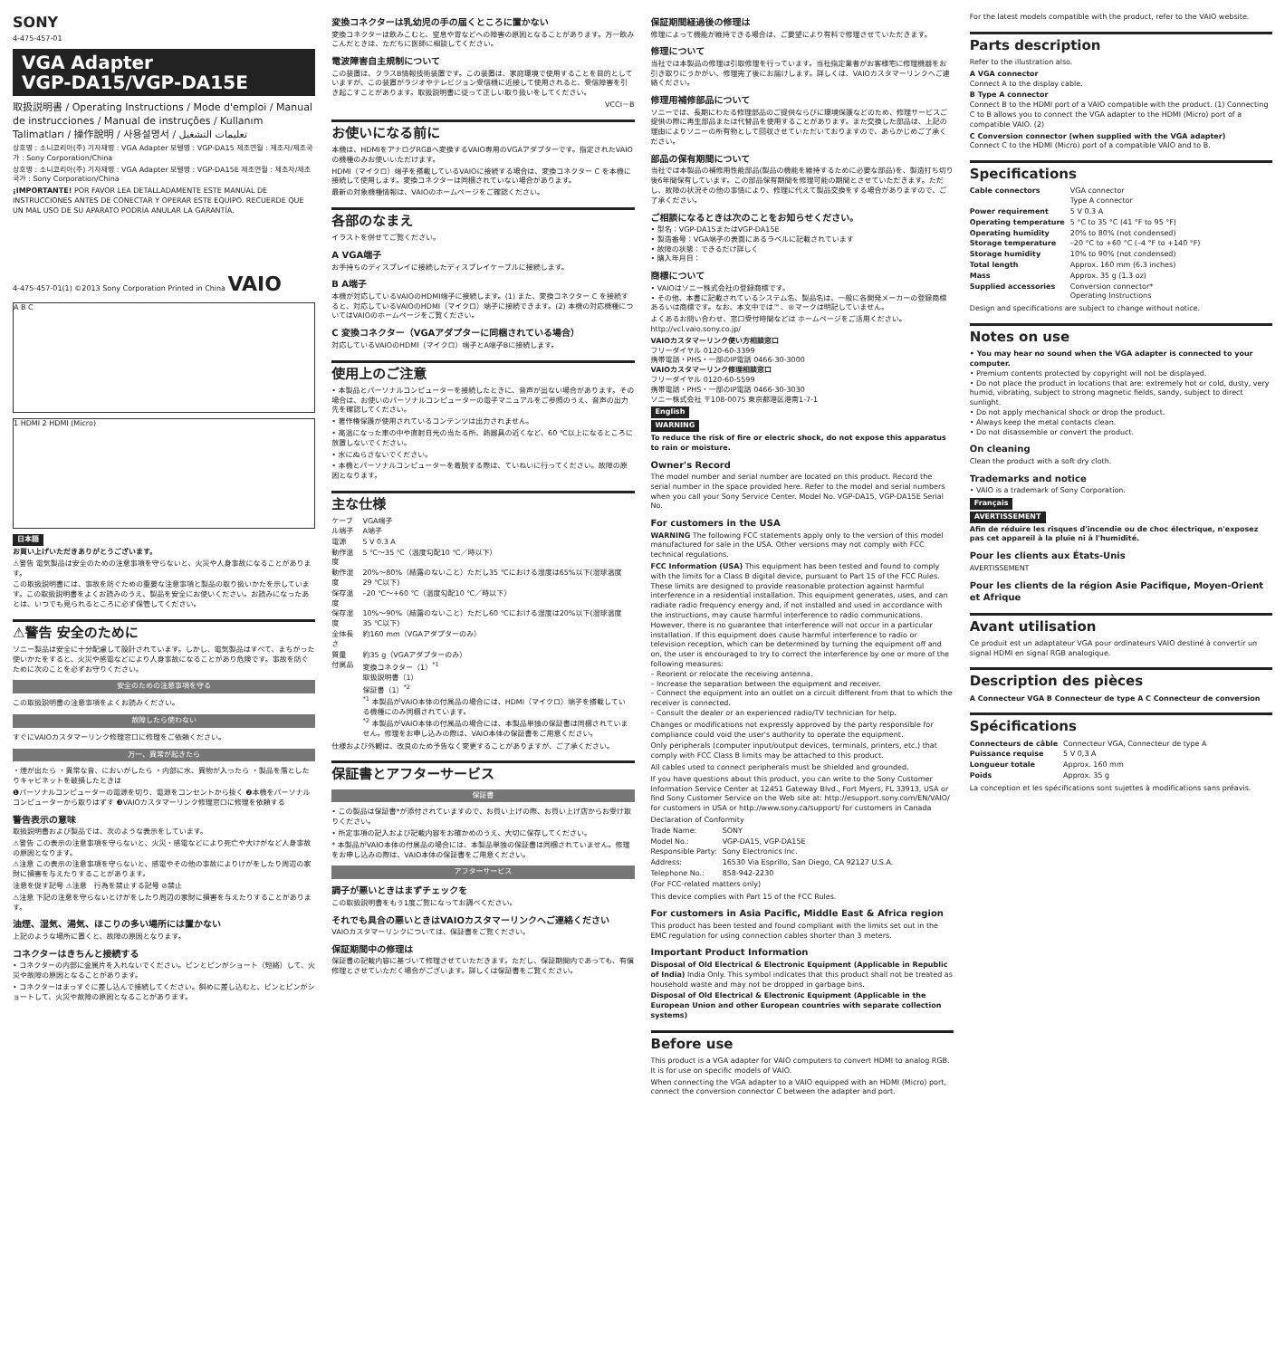SONY
4-475-457-01
VGA Adapter
VGP-DA15/VGP-DA15E
取扱説明書 / Operating Instructions / Mode d'emploi / Manual de instrucciones / Manual de instruções / Kullanım Talimatları / 操作說明 / 사용설명서 / تعليمات التشغيل
상호명 : 소니코리아(주) 기자재명 : VGA Adapter 모델명 : VGP-DA15 제조연월 : 제조자/제조국가 : Sony Corporation/China
상호명 : 소니코리아(주) 기자재명 : VGA Adapter 모델명 : VGP-DA15E 제조연월 : 제조자/제조국가 : Sony Corporation/China
¡IMPORTANTE! POR FAVOR LEA DETALLADAMENTE ESTE MANUAL DE INSTRUCCIONES ANTES DE CONECTAR Y OPERAR ESTE EQUIPO. RECUERDE QUE UN MAL USO DE SU APARATO PODRÍA ANULAR LA GARANTÍA.
4-475-457-01(1) ©2013 Sony Corporation Printed in China VAIO
A B C
1 HDMI 2 HDMI (Micro)
日本語
お買い上げいただきありがとうございます。
⚠警告 電気製品は安全のための注意事項を守らないと、火災や人身事故になることがあります。
この取扱説明書には、事故を防ぐための重要な注意事項と製品の取り扱いかたを示しています。この取扱説明書をよくお読みのうえ、製品を安全にお使いください。お読みになったあとは、いつでも見られるところに必ず保管してください。
⚠警告 安全のために
ソニー製品は安全に十分配慮して設計されています。しかし、電気製品はすべて、まちがった使いかたをすると、火災や感電などにより人身事故になることがあり危険です。事故を防ぐために次のことを必ずお守りください。
安全のための注意事項を守る
この取扱説明書の注意事項をよくお読みください。
故障したら使わない
すぐにVAIOカスタマーリンク修理窓口に修理をご依頼ください。
万一、異常が起きたら
・煙が出たら ・異常な音、においがしたら ・内部に水、異物が入ったら ・製品を落としたりキャビネットを破損したときは
❶パーソナルコンピューターの電源を切り、電源をコンセントから抜く ❷本機をパーソナルコンピューターから取りはずす ❸VAIOカスタマーリンク修理窓口に修理を依頼する
警告表示の意味
取扱説明書および製品では、次のような表示をしています。
⚠警告 この表示の注意事項を守らないと、火災・感電などにより死亡や大けがなど人身事故の原因となります。
⚠注意 この表示の注意事項を守らないと、感電やその他の事故によりけがをしたり周辺の家財に損害を与えたりすることがあります。
注意を促す記号 ⚠注意　行為を禁止する記号 ⊘禁止
⚠注意 下記の注意を守らないとけがをしたり周辺の家財に損害を与えたりすることがあります。
油煙、湿気、湯気、ほこりの多い場所には置かない
上記のような場所に置くと、故障の原因となります。
コネクターはきちんと接続する
• コネクターの内部に金属片を入れないでください。ピンとピンがショート（短絡）して、火災や故障の原因となることがあります。
• コネクターはまっすぐに差し込んで接続してください。斜めに差し込むと、ピンとピンがショートして、火災や故障の原因となることがあります。
変換コネクターは乳幼児の手の届くところに置かない
変換コネクターは飲みこむと、窒息や胃などへの障害の原因となることがあります。万一飲みこんだときは、ただちに医師に相談してください。
電波障害自主規制について
この装置は、クラスB情報技術装置です。この装置は、家庭環境で使用することを目的としていますが、この装置がラジオやテレビジョン受信機に近接して使用されると、受信障害を引き起こすことがあります。取扱説明書に従って正しい取り扱いをしてください。
VCCI－B
お使いになる前に
本機は、HDMIをアナログRGBへ変換するVAIO専用のVGAアダプターです。指定されたVAIOの機種のみお使いいただけます。
HDMI（マイクロ）端子を搭載しているVAIOに接続する場合は、変換コネクター C を本機に接続して使用します。変換コネクターは同梱されていない場合があります。
最新の対象機種情報は、VAIOのホームページをご確認ください。
各部のなまえ
イラストを併せてご覧ください。
A VGA端子
お手持ちのディスプレイに接続したディスプレイケーブルに接続します。
B A端子
本機が対応しているVAIOのHDMI端子に接続します。(1) また、変換コネクター C を接続すると、対応しているVAIOのHDMI（マイクロ）端子に接続できます。(2) 本機の対応機種についてはVAIOのホームページをご覧ください。
C 変換コネクター（VGAアダプターに同梱されている場合）
対応しているVAIOのHDMI（マイクロ）端子とA端子Bに接続します。
使用上のご注意
• 本製品とパーソナルコンピューターを接続したときに、音声が出ない場合があります。その場合は、お使いのパーソナルコンピューターの電子マニュアルをご参照のうえ、音声の出力先を確認してください。
• 著作権保護が使用されているコンテンツは出力されません。
• 高温になった車の中や直射日光の当たる所、熱器具の近くなど、60 ℃以上になるところに放置しないでください。
• 水にぬらさないでください。
• 本機とパーソナルコンピューターを着脱する際は、ていねいに行ってください。故障の原因となります。
主な仕様
| ケーブル端子 | VGA端子 A端子 |
| 電源 | 5 V 0.3 A |
| 動作温度 | 5 ℃～35 ℃（温度勾配10 ℃／時以下） |
| 動作湿度 | 20%～80%（結露のないこと）ただし35 ℃における湿度は65%以下(湿球温度29 ℃以下) |
| 保存温度 | –20 ℃～+60 ℃（温度勾配10 ℃／時以下） |
| 保存湿度 | 10%～90%（結露のないこと）ただし60 ℃における湿度は20%以下(湿球温度35 ℃以下) |
| 全体長さ | 約160 mm（VGAアダプターのみ） |
| 質量 | 約35 g（VGAアダプターのみ） |
| 付属品 | 変換コネクター（1）<sup>*1</sup> 取扱説明書（1） 保証書（1）<sup>*2</sup> <sup>*1</sup> 本製品がVAIO本体の付属品の場合には、HDMI（マイクロ）端子を搭載している機種にのみ同梱されています。 <sup>*2</sup> 本製品がVAIO本体の付属品の場合には、本製品単独の保証書は同梱されていません。修理をお申し込みの際は、VAIO本体の保証書をご用意ください。 |
仕様および外観は、改良のため予告なく変更することがありますが、ご了承ください。
保証書とアフターサービス
保証書
• この製品は保証書*が添付されていますので、お買い上げの際、お買い上げ店からお受け取りください。
• 所定事項の記入および記載内容をお確かめのうえ、大切に保存してください。
* 本製品がVAIO本体の付属品の場合には、本製品単独の保証書は同梱されていません。修理をお申し込みの際は、VAIO本体の保証書をご用意ください。
アフターサービス
調子が悪いときはまずチェックを
この取扱説明書をもう1度ご覧になってお調べください。
それでも具合の悪いときはVAIOカスタマーリンクへご連絡ください
VAIOカスタマーリンクについては、保証書をご覧ください。
保証期間中の修理は
保証書の記載内容に基づいて修理させていただきます。ただし、保証期間内であっても、有償修理とさせていただく場合がございます。詳しくは保証書をご覧ください。
保証期間経過後の修理は
修理によって機能が維持できる場合は、ご要望により有料で修理させていただきます。
修理について
当社では本製品の修理は引取修理を行っています。当社指定業者がお客様宅に修理機器をお引き取りにうかがい、修理完了後にお届けします。詳しくは、VAIOカスタマーリンクへご連絡ください。
修理用補修部品について
ソニーでは、長期にわたる修理部品のご提供ならびに環境保護などのため、修理サービスご提供の際に再生部品または代替品を使用することがあります。また交換した部品は、上記の理由によりソニーの所有物として回収させていただいておりますので、あらかじめご了承ください。
部品の保有期間について
当社では本製品の補修用性能部品(製品の機能を維持するために必要な部品)を、製造打ち切り後6年間保有しています。この部品保有期間を修理可能の期間とさせていただきます。ただし、故障の状況その他の事情により、修理に代えて製品交換をする場合がありますので、ご了承ください。
ご相談になるときは次のことをお知らせください。
• 型名：VGP-DA15またはVGP-DA15E
• 製造番号：VGA端子の表面にあるラベルに記載されています
• 故障の状態：できるだけ詳しく
• 購入年月日：
商標について
• VAIOはソニー株式会社の登録商標です。
• その他、本書に記載されているシステム名、製品名は、一般に各開発メーカーの登録商標あるいは商標です。なお、本文中では™、®マークは明記していません。
よくあるお問い合わせ、窓口受付時間などは ホームページをご活用ください。 http://vcl.vaio.sony.co.jp/
VAIOカスタマーリンク使い方相談窓口
フリーダイヤル 0120-60-3399
携帯電話・PHS・一部のIP電話 0466-30-3000
VAIOカスタマーリンク修理相談窓口
フリーダイヤル 0120-60-5599
携帯電話・PHS・一部のIP電話 0466-30-3030
ソニー株式会社 〒108-0075 東京都港区港南1-7-1
English
WARNING
To reduce the risk of fire or electric shock, do not expose this apparatus to rain or moisture.
Owner's Record
The model number and serial number are located on this product. Record the serial number in the space provided here. Refer to the model and serial numbers when you call your Sony Service Center. Model No. VGP-DA15, VGP-DA15E Serial No.
For customers in the USA
WARNING The following FCC statements apply only to the version of this model manufactured for sale in the USA. Other versions may not comply with FCC technical regulations.
FCC Information (USA) This equipment has been tested and found to comply with the limits for a Class B digital device, pursuant to Part 15 of the FCC Rules. These limits are designed to provide reasonable protection against harmful interference in a residential installation. This equipment generates, uses, and can radiate radio frequency energy and, if not installed and used in accordance with the instructions, may cause harmful interference to radio communications. However, there is no guarantee that interference will not occur in a particular installation. If this equipment does cause harmful interference to radio or television reception, which can be determined by turning the equipment off and on, the user is encouraged to try to correct the interference by one or more of the following measures:
– Reorient or relocate the receiving antenna.
– Increase the separation between the equipment and receiver.
– Connect the equipment into an outlet on a circuit different from that to which the receiver is connected.
– Consult the dealer or an experienced radio/TV technician for help.
Changes or modifications not expressly approved by the party responsible for compliance could void the user's authority to operate the equipment.
Only peripherals (computer input/output devices, terminals, printers, etc.) that comply with FCC Class B limits may be attached to this product.
All cables used to connect peripherals must be shielded and grounded.
If you have questions about this product, you can write to the Sony Customer Information Service Center at 12451 Gateway Blvd., Fort Myers, FL 33913, USA or find Sony Customer Service on the Web site at: http://esupport.sony.com/EN/VAIO/ for customers in USA or http://www.sony.ca/support/ for customers in Canada
| Declaration of Conformity | |
| Trade Name: | SONY |
| Model No.: | VGP-DA15, VGP-DA15E |
| Responsible Party: | Sony Electronics Inc. |
| Address: | 16530 Via Esprillo, San Diego, CA 92127 U.S.A. |
| Telephone No.: | 858-942-2230 |
| (For FCC-related matters only) | |
This device complies with Part 15 of the FCC Rules.
For customers in Asia Pacific, Middle East & Africa region
This product has been tested and found compliant with the limits set out in the EMC regulation for using connection cables shorter than 3 meters.
Important Product Information
Disposal of Old Electrical & Electronic Equipment (Applicable in Republic of India) India Only. This symbol indicates that this product shall not be treated as household waste and may not be dropped in garbage bins.
Disposal of Old Electrical & Electronic Equipment (Applicable in the European Union and other European countries with separate collection systems)
Before use
This product is a VGA adapter for VAIO computers to convert HDMI to analog RGB. It is for use on specific models of VAIO.
When connecting the VGA adapter to a VAIO equipped with an HDMI (Micro) port, connect the conversion connector C between the adapter and port.
For the latest models compatible with the product, refer to the VAIO website.
Parts description
Refer to the illustration also.
A VGA connector
Connect A to the display cable.
B Type A connector
Connect B to the HDMI port of a VAIO compatible with the product. (1) Connecting C to B allows you to connect the VGA adapter to the HDMI (Micro) port of a compatible VAIO. (2)
C Conversion connector (when supplied with the VGA adapter)
Connect C to the HDMI (Micro) port of a compatible VAIO and to B.
Specifications
| Cable connectors | VGA connector Type A connector |
| Power requirement | 5 V 0.3 A |
| Operating temperature | 5 °C to 35 °C (41 °F to 95 °F) |
| Operating humidity | 20% to 80% (not condensed) |
| Storage temperature | –20 °C to +60 °C (–4 °F to +140 °F) |
| Storage humidity | 10% to 90% (not condensed) |
| Total length | Approx. 160 mm (6.3 inches) |
| Mass | Approx. 35 g (1.3 oz) |
| Supplied accessories | Conversion connector* Operating Instructions |
Design and specifications are subject to change without notice.
Notes on use
• You may hear no sound when the VGA adapter is connected to your computer.
• Premium contents protected by copyright will not be displayed.
• Do not place the product in locations that are: extremely hot or cold, dusty, very humid, vibrating, subject to strong magnetic fields, sandy, subject to direct sunlight.
• Do not apply mechanical shock or drop the product.
• Always keep the metal contacts clean.
• Do not disassemble or convert the product.
On cleaning
Clean the product with a soft dry cloth.
Trademarks and notice
• VAIO is a trademark of Sony Corporation.
Français
AVERTISSEMENT
Afin de réduire les risques d'incendie ou de choc électrique, n'exposez pas cet appareil à la pluie ni à l'humidité.
Pour les clients aux États-Unis
AVERTISSEMENT
Pour les clients de la région Asie Pacifique, Moyen-Orient et Afrique
Avant utilisation
Ce produit est un adaptateur VGA pour ordinateurs VAIO destiné à convertir un signal HDMI en signal RGB analogique.
Description des pièces
A Connecteur VGA B Connecteur de type A C Connecteur de conversion
Spécifications
| Connecteurs de câble | Connecteur VGA, Connecteur de type A |
| Puissance requise | 5 V 0,3 A |
| Longueur totale | Approx. 160 mm |
| Poids | Approx. 35 g |
La conception et les spécifications sont sujettes à modifications sans préavis.